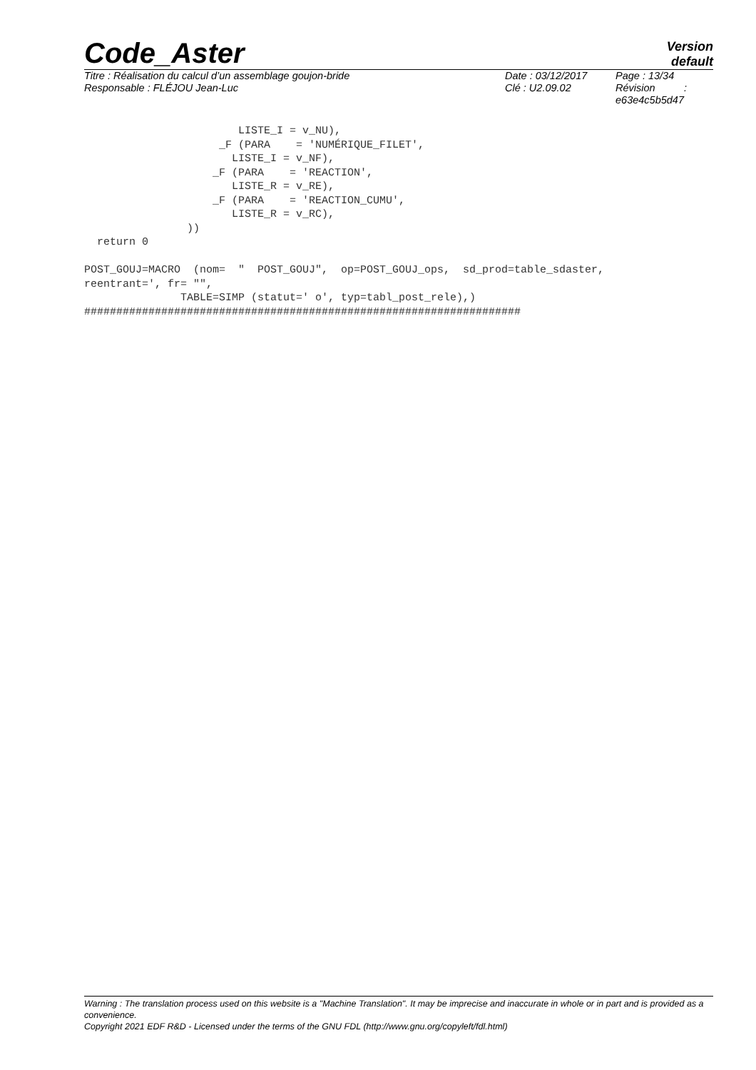Code_Aster
Version
default
Titre : Réalisation du calcul d’un assemblage goujon-bride
Responsable : FLÉJOU Jean-Luc
Date : 03/12/2017
Clé : U2.09.02
Page : 13/34
Révision :
e63e4c5b5d47
                        LISTE_I = v_NU),
                     _F (PARA    = 'NUMÉRIQUE_FILET',
                       LISTE_I = v_NF),
                    _F (PARA    = 'REACTION',
                       LISTE_R = v_RE),
                    _F (PARA    = 'REACTION_CUMU',
                       LISTE_R = v_RC),
                ))
  return 0

POST_GOUJ=MACRO  (nom=  "  POST_GOUJ",  op=POST_GOUJ_ops,  sd_prod=table_sdaster,
reentrant=', fr= "",
               TABLE=SIMP (statut=' o', typ=tabl_post_rele),)
####################################################################
Warning : The translation process used on this website is a "Machine Translation". It may be imprecise and inaccurate in whole or in part and is provided as a convenience.
Copyright 2021 EDF R&D - Licensed under the terms of the GNU FDL (http://www.gnu.org/copyleft/fdl.html)